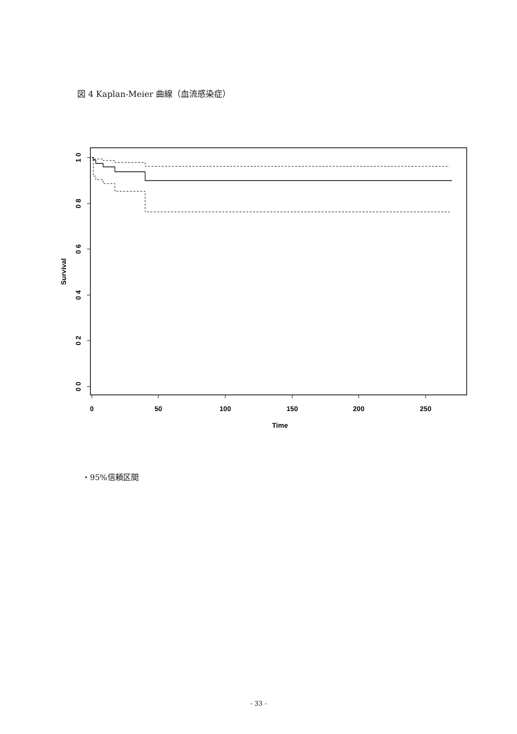図 4 Kaplan-Meier 曲線（血流感染症）
1 0
0 8
0 6
0 4
0 2
0 0
Survival
0
50
100
150
200
250
Time
・95%信頼区間
- 33 -